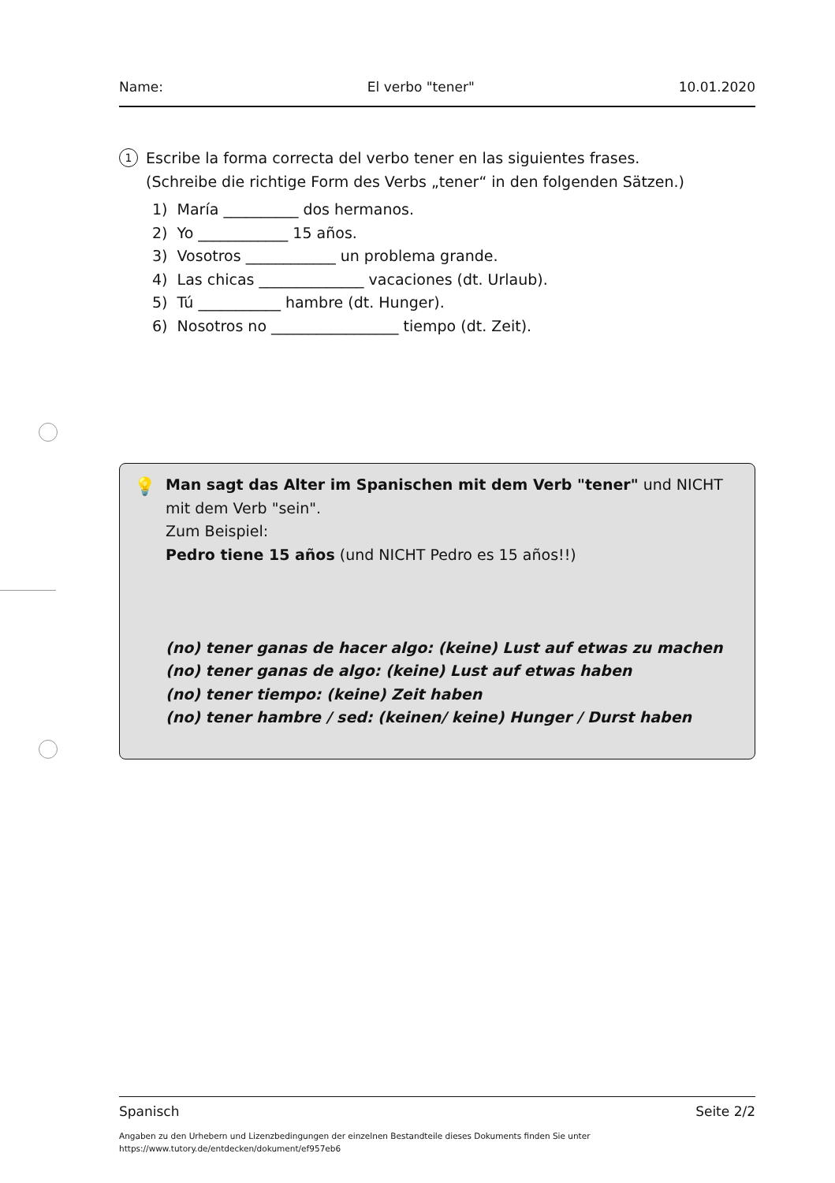Name: El verbo "tener" 10.01.2020
1
Escribe la forma correcta del verbo tener en las siguientes frases.
(Schreibe die richtige Form des Verbs „tener“ in den folgenden Sätzen.)
1) María __________ dos hermanos.
2) Yo ____________ 15 años.
3) Vosotros ____________ un problema grande.
4) Las chicas ______________ vacaciones (dt. Urlaub).
5) Tú ___________ hambre (dt. Hunger).
6) Nosotros no _________________ tiempo (dt. Zeit).
💡 Man sagt das Alter im Spanischen mit dem Verb "tener" und NICHT mit dem Verb "sein".
Zum Beispiel:
Pedro tiene 15 años (und NICHT Pedro es 15 años!!)
(no) tener ganas de hacer algo: (keine) Lust auf etwas zu machen
(no) tener ganas de algo: (keine) Lust auf etwas haben
(no) tener tiempo: (keine) Zeit haben
(no) tener hambre / sed: (keinen/ keine) Hunger / Durst haben
Spanisch Seite 2/2
Angaben zu den Urhebern und Lizenzbedingungen der einzelnen Bestandteile dieses Dokuments finden Sie unter
https://www.tutory.de/entdecken/dokument/ef957eb6